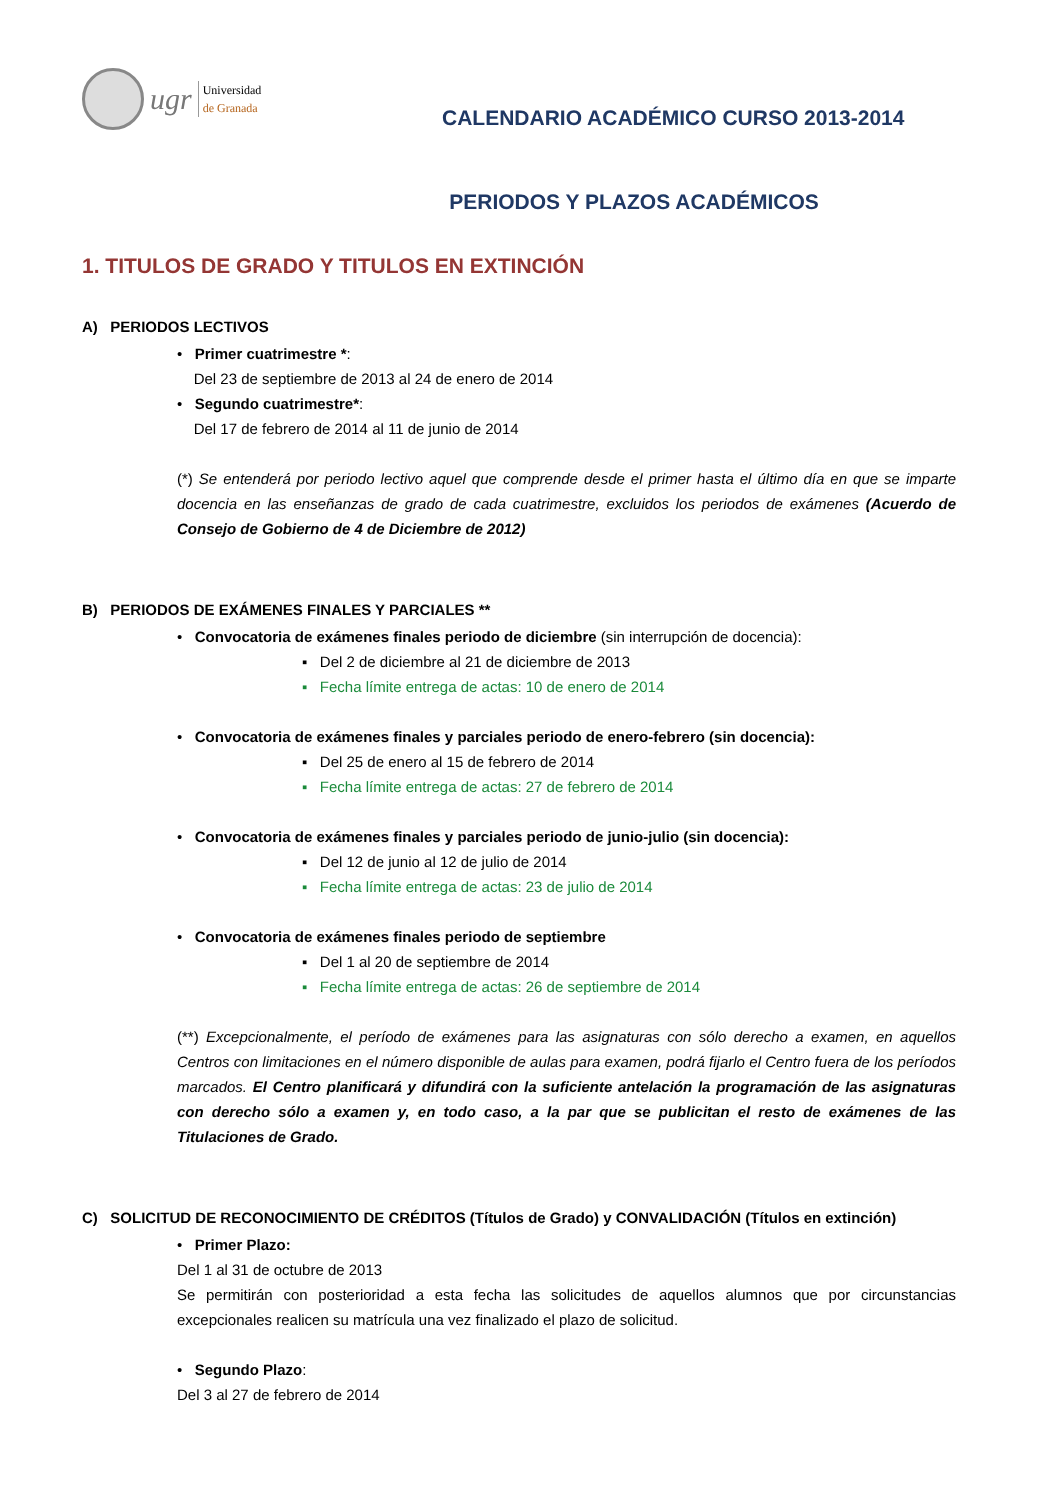ugr
Universidad
de Granada
CALENDARIO ACADÉMICO CURSO 2013-2014
PERIODOS Y PLAZOS ACADÉMICOS
1. TITULOS DE GRADO Y TITULOS EN EXTINCIÓN
A) PERIODOS LECTIVOS
• Primer cuatrimestre *:
Del 23 de septiembre de 2013 al 24 de enero de 2014
• Segundo cuatrimestre*:
Del 17 de febrero de 2014 al 11 de junio de 2014
(*) Se entenderá por periodo lectivo aquel que comprende desde el primer hasta el último día en que se imparte docencia en las enseñanzas de grado de cada cuatrimestre, excluidos los periodos de exámenes (Acuerdo de Consejo de Gobierno de 4 de Diciembre de 2012)
B) PERIODOS DE EXÁMENES FINALES Y PARCIALES **
• Convocatoria de exámenes finales periodo de diciembre (sin interrupción de docencia):
▪ Del 2 de diciembre al 21 de diciembre de 2013
▪ Fecha límite entrega de actas: 10 de enero de 2014
• Convocatoria de exámenes finales y parciales periodo de enero-febrero (sin docencia):
▪ Del 25 de enero al 15 de febrero de 2014
▪ Fecha límite entrega de actas: 27 de febrero de 2014
• Convocatoria de exámenes finales y parciales periodo de junio-julio (sin docencia):
▪ Del 12 de junio al 12 de julio de 2014
▪ Fecha límite entrega de actas: 23 de julio de 2014
• Convocatoria de exámenes finales periodo de septiembre
▪ Del 1 al 20 de septiembre de 2014
▪ Fecha límite entrega de actas: 26 de septiembre de 2014
(**) Excepcionalmente, el período de exámenes para las asignaturas con sólo derecho a examen, en aquellos Centros con limitaciones en el número disponible de aulas para examen, podrá fijarlo el Centro fuera de los períodos marcados. El Centro planificará y difundirá con la suficiente antelación la programación de las asignaturas con derecho sólo a examen y, en todo caso, a la par que se publicitan el resto de exámenes de las Titulaciones de Grado.
C) SOLICITUD DE RECONOCIMIENTO DE CRÉDITOS (Títulos de Grado) y CONVALIDACIÓN (Títulos en extinción)
• Primer Plazo:
Del 1 al 31 de octubre de 2013
Se permitirán con posterioridad a esta fecha las solicitudes de aquellos alumnos que por circunstancias excepcionales realicen su matrícula una vez finalizado el plazo de solicitud.
• Segundo Plazo:
Del 3 al 27 de febrero de 2014